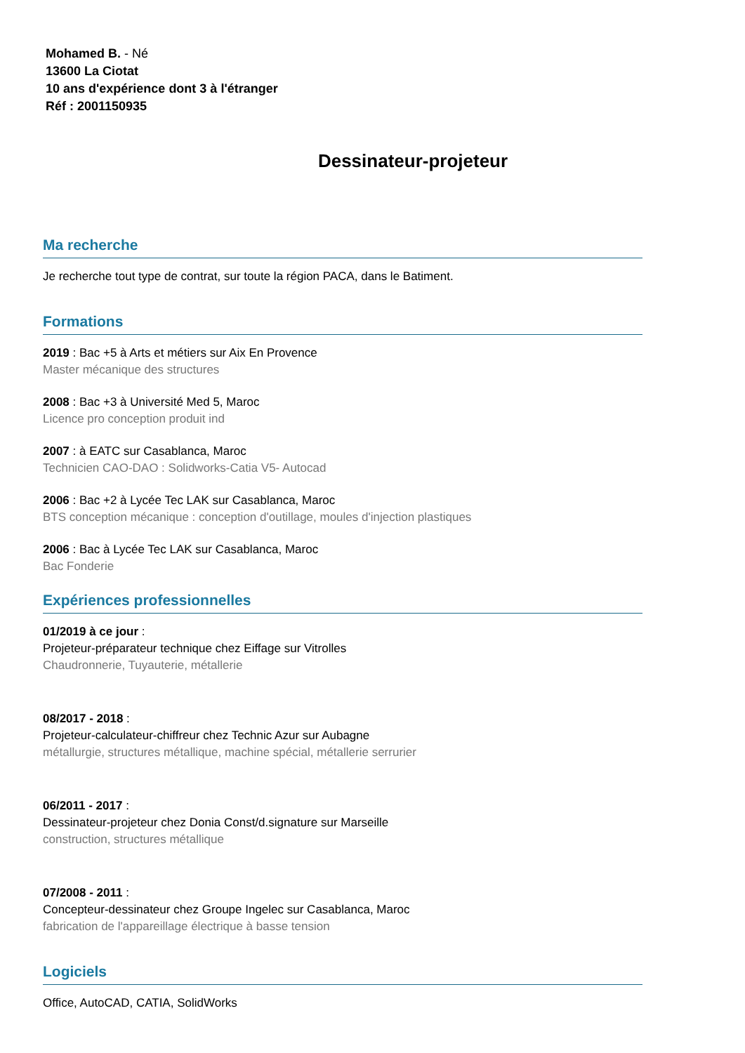Mohamed B. - Né
13600 La Ciotat
10 ans d'expérience dont 3 à l'étranger
Réf : 2001150935
Dessinateur-projeteur
Ma recherche
Je recherche tout type de contrat, sur toute la région PACA, dans le Batiment.
Formations
2019 : Bac +5 à Arts et métiers sur Aix En Provence
Master mécanique des structures
2008 : Bac +3 à Université Med 5, Maroc
Licence pro conception produit ind
2007 : à EATC sur Casablanca, Maroc
Technicien CAO-DAO : Solidworks-Catia V5- Autocad
2006 : Bac +2 à Lycée Tec LAK sur Casablanca, Maroc
BTS conception mécanique : conception d'outillage, moules d'injection plastiques
2006 : Bac à Lycée Tec LAK sur Casablanca, Maroc
Bac Fonderie
Expériences professionnelles
01/2019 à ce jour :
Projeteur-préparateur technique chez Eiffage sur Vitrolles
Chaudronnerie, Tuyauterie, métallerie
08/2017 - 2018 :
Projeteur-calculateur-chiffreur chez Technic Azur sur Aubagne
métallurgie, structures métallique, machine spécial, métallerie serrurier
06/2011 - 2017 :
Dessinateur-projeteur chez Donia Const/d.signature sur Marseille
construction, structures métallique
07/2008 - 2011 :
Concepteur-dessinateur chez Groupe Ingelec sur Casablanca, Maroc
fabrication de l'appareillage électrique à basse tension
Logiciels
Office, AutoCAD, CATIA, SolidWorks